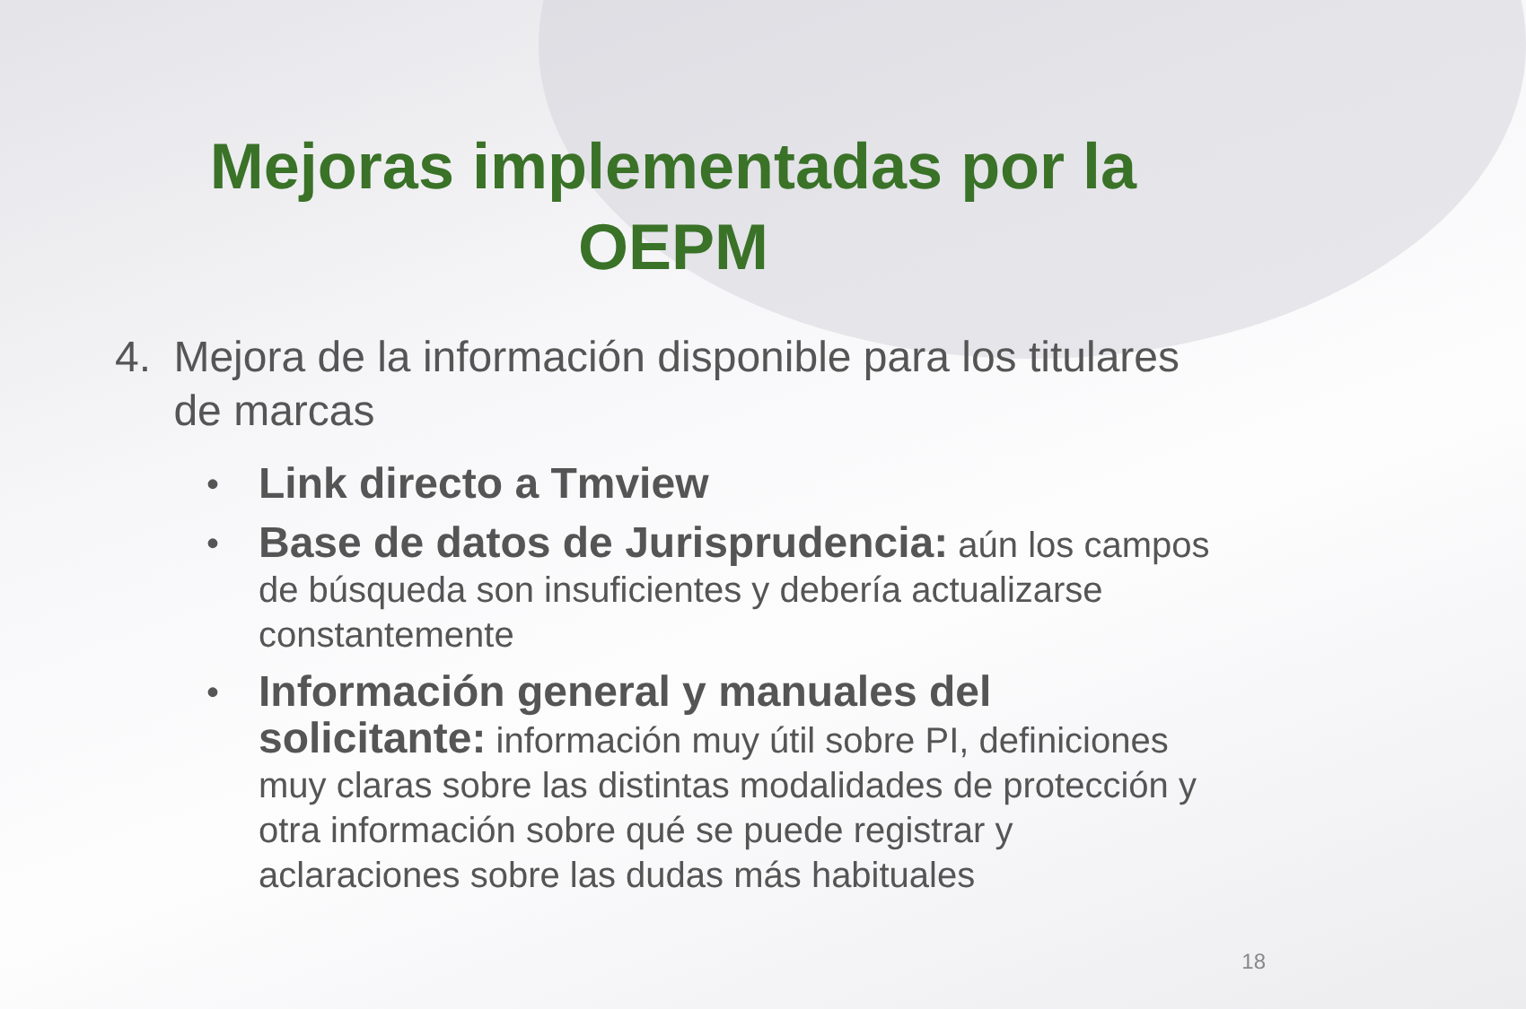Mejoras implementadas por la
OEPM
4. Mejora de la información disponible para los titulares de marcas
• Link directo a Tmview
• Base de datos de Jurisprudencia: aún los campos de búsqueda son insuficientes y debería actualizarse constantemente
• Información general y manuales del solicitante: información muy útil sobre PI, definiciones muy claras sobre las distintas modalidades de protección y otra información sobre qué se puede registrar y aclaraciones sobre las dudas más habituales
18